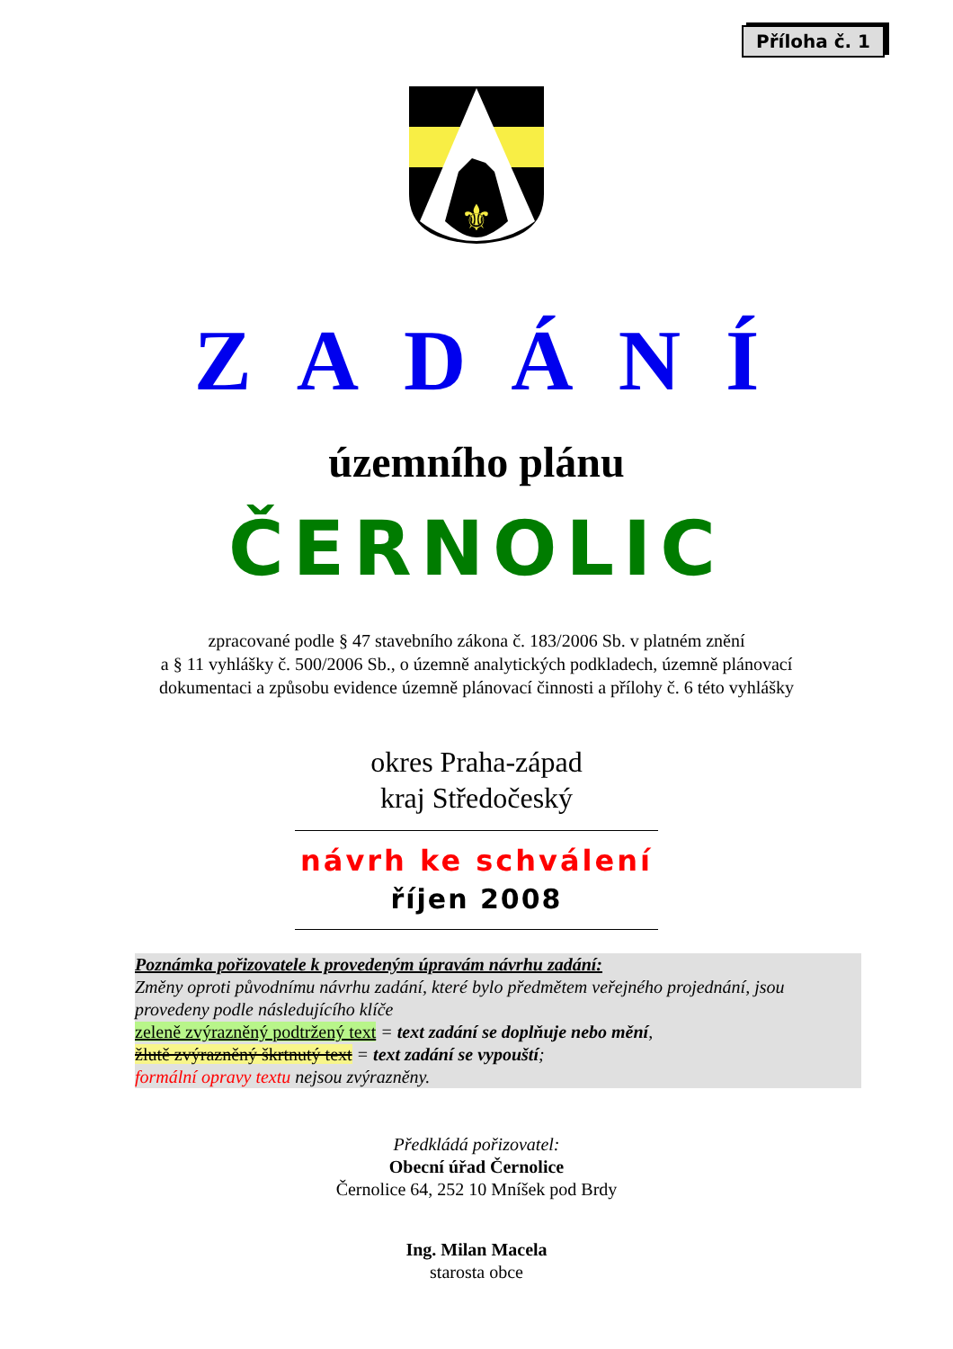Příloha č. 1
⚜
ZADÁNÍ
územního plánu
ČERNOLIC
zpracované podle § 47 stavebního zákona č. 183/2006 Sb. v platném znění
a § 11 vyhlášky č. 500/2006 Sb., o územně analytických podkladech, územně plánovací
dokumentaci a způsobu evidence územně plánovací činnosti a přílohy č. 6 této vyhlášky
okres Praha-západ
kraj Středočeský
návrh ke schválení
říjen 2008
Poznámka pořizovatele k provedeným úpravám návrhu zadání:
Změny oproti původnímu návrhu zadání, které bylo předmětem veřejného projednání, jsou provedeny podle následujícího klíče
zeleně zvýrazněný podtržený text = text zadání se doplňuje nebo mění,
žlutě zvýrazněný škrtnutý text = text zadání se vypouští;
formální opravy textu nejsou zvýrazněny.
Předkládá pořizovatel:
Obecní úřad Černolice
Černolice 64, 252 10 Mníšek pod Brdy
Ing. Milan Macela
starosta obce